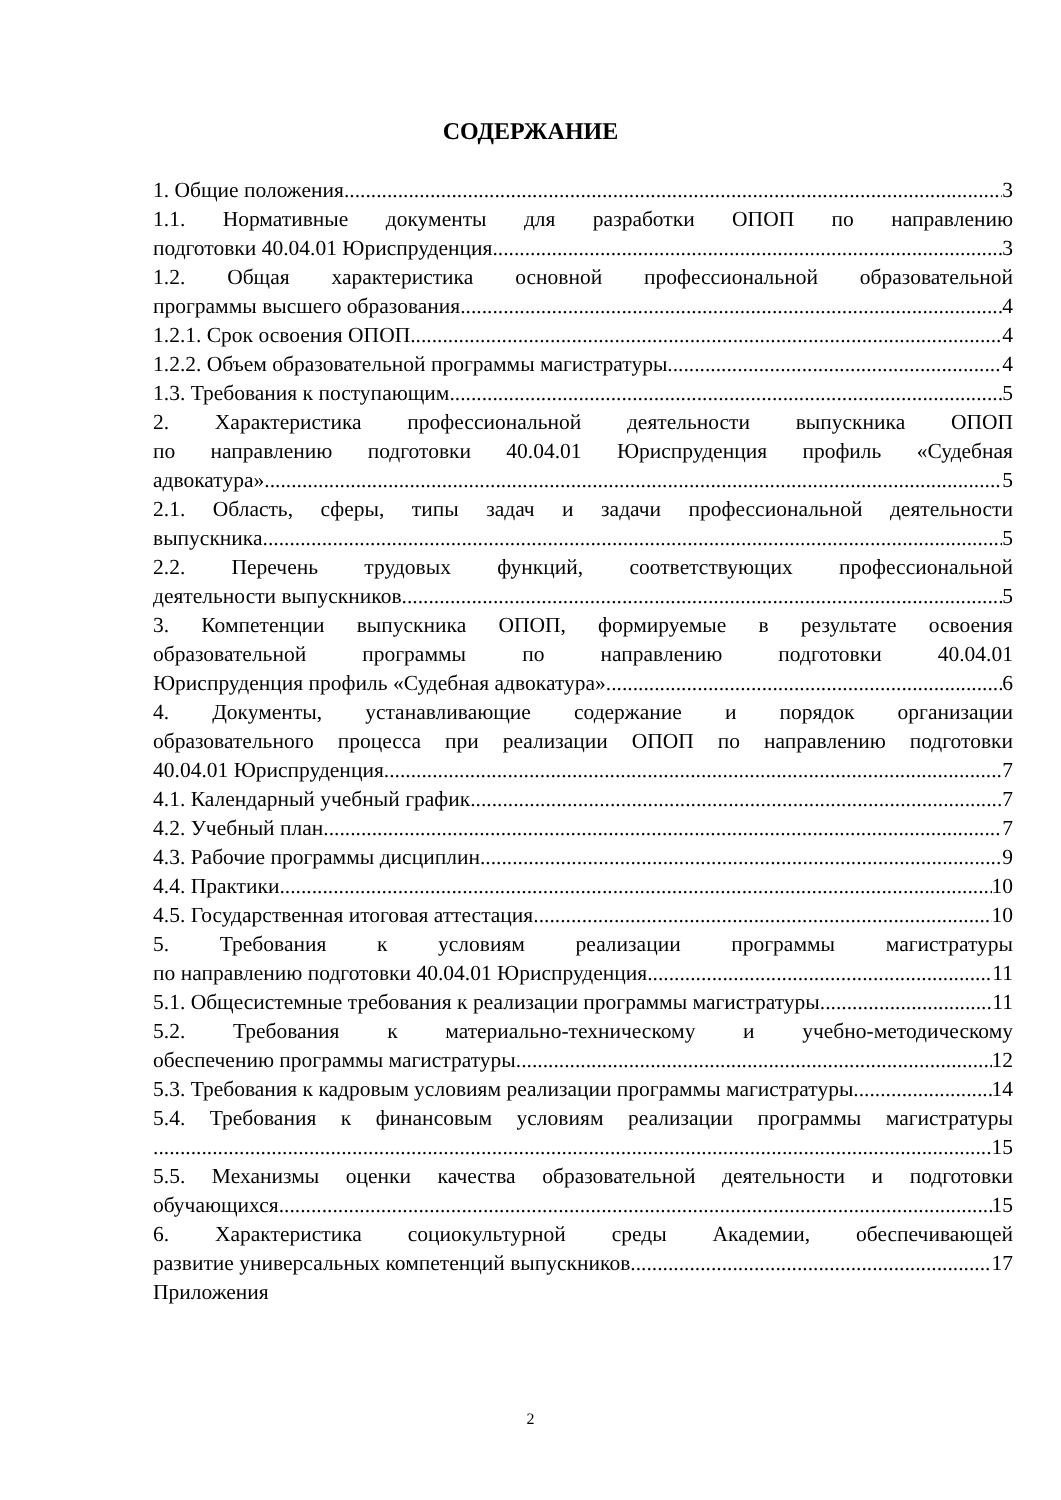СОДЕРЖАНИЕ
1. Общие положения 3
1.1. Нормативные документы для разработки ОПОП по направлению
подготовки 40.04.01 Юриспруденция 3
1.2. Общая характеристика основной профессиональной образовательной
программы высшего образования 4
1.2.1. Срок освоения ОПОП 4
1.2.2. Объем образовательной программы магистратуры 4
1.3. Требования к поступающим 5
2. Характеристика профессиональной деятельности выпускника ОПОП
по направлению подготовки 40.04.01 Юриспруденция профиль «Судебная
адвокатура» 5
2.1. Область, сферы, типы задач и задачи профессиональной деятельности
выпускника 5
2.2. Перечень трудовых функций, соответствующих профессиональной
деятельности выпускников 5
3. Компетенции выпускника ОПОП, формируемые в результате освоения
образовательной программы по направлению подготовки 40.04.01
Юриспруденция профиль «Судебная адвокатура» 6
4. Документы, устанавливающие содержание и порядок организации
образовательного процесса при реализации ОПОП по направлению подготовки
40.04.01 Юриспруденция 7
4.1. Календарный учебный график 7
4.2. Учебный план 7
4.3. Рабочие программы дисциплин 9
4.4. Практики 10
4.5. Государственная итоговая аттестация 10
5. Требования к условиям реализации программы магистратуры
по направлению подготовки 40.04.01 Юриспруденция 11
5.1. Общесистемные требования к реализации программы магистратуры 11
5.2. Требования к материально-техническому и учебно-методическому
обеспечению программы магистратуры 12
5.3. Требования к кадровым условиям реализации программы магистратуры 14
5.4. Требования к финансовым условиям реализации программы магистратуры
15
5.5. Механизмы оценки качества образовательной деятельности и подготовки
обучающихся 15
6. Характеристика социокультурной среды Академии, обеспечивающей
развитие универсальных компетенций выпускников 17
Приложения
2